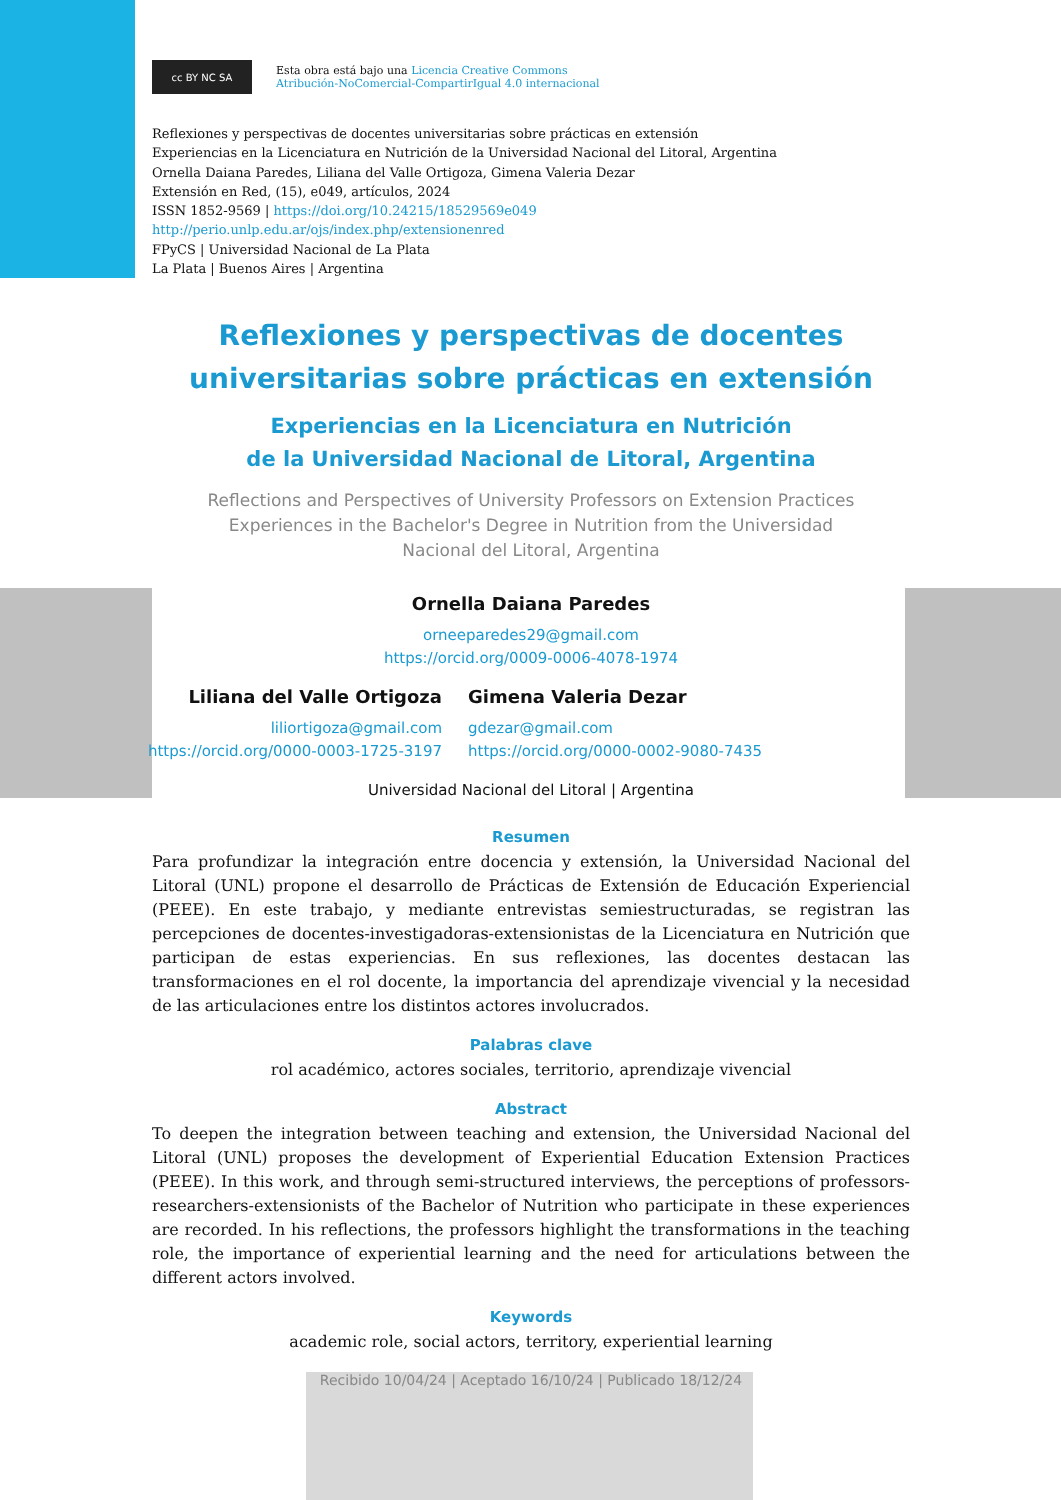cc BY NC SA
Esta obra está bajo una Licencia Creative Commons
Atribución-NoComercial-CompartirIgual 4.0 internacional
Reflexiones y perspectivas de docentes universitarias sobre prácticas en extensión
Experiencias en la Licenciatura en Nutrición de la Universidad Nacional del Litoral, Argentina
Ornella Daiana Paredes, Liliana del Valle Ortigoza, Gimena Valeria Dezar
Extensión en Red, (15), e049, artículos, 2024
ISSN 1852-9569 | https://doi.org/10.24215/18529569e049
http://perio.unlp.edu.ar/ojs/index.php/extensionenred
FPyCS | Universidad Nacional de La Plata
La Plata | Buenos Aires | Argentina
Reflexiones y perspectivas de docentes
universitarias sobre prácticas en extensión
Experiencias en la Licenciatura en Nutrición
de la Universidad Nacional de Litoral, Argentina
Reflections and Perspectives of University Professors on Extension Practices
Experiences in the Bachelor's Degree in Nutrition from the Universidad
Nacional del Litoral, Argentina
Ornella Daiana Paredes
orneeparedes29@gmail.com
https://orcid.org/0009-0006-4078-1974
Liliana del Valle Ortigoza
liliortigoza@gmail.com
https://orcid.org/0000-0003-1725-3197
Gimena Valeria Dezar
gdezar@gmail.com
https://orcid.org/0000-0002-9080-7435
Universidad Nacional del Litoral | Argentina
Resumen
Para profundizar la integración entre docencia y extensión, la Universidad Nacional del Litoral (UNL) propone el desarrollo de Prácticas de Extensión de Educación Experiencial (PEEE). En este trabajo, y mediante entrevistas semiestructuradas, se registran las percepciones de docentes-investigadoras-extensionistas de la Licenciatura en Nutrición que participan de estas experiencias. En sus reflexiones, las docentes destacan las transformaciones en el rol docente, la importancia del aprendizaje vivencial y la necesidad de las articulaciones entre los distintos actores involucrados.
Palabras clave
rol académico, actores sociales, territorio, aprendizaje vivencial
Abstract
To deepen the integration between teaching and extension, the Universidad Nacional del Litoral (UNL) proposes the development of Experiential Education Extension Practices (PEEE). In this work, and through semi-structured interviews, the perceptions of professors-researchers-extensionists of the Bachelor of Nutrition who participate in these experiences are recorded. In his reflections, the professors highlight the transformations in the teaching role, the importance of experiential learning and the need for articulations between the different actors involved.
Keywords
academic role, social actors, territory, experiential learning
Recibido 10/04/24 | Aceptado 16/10/24 | Publicado 18/12/24